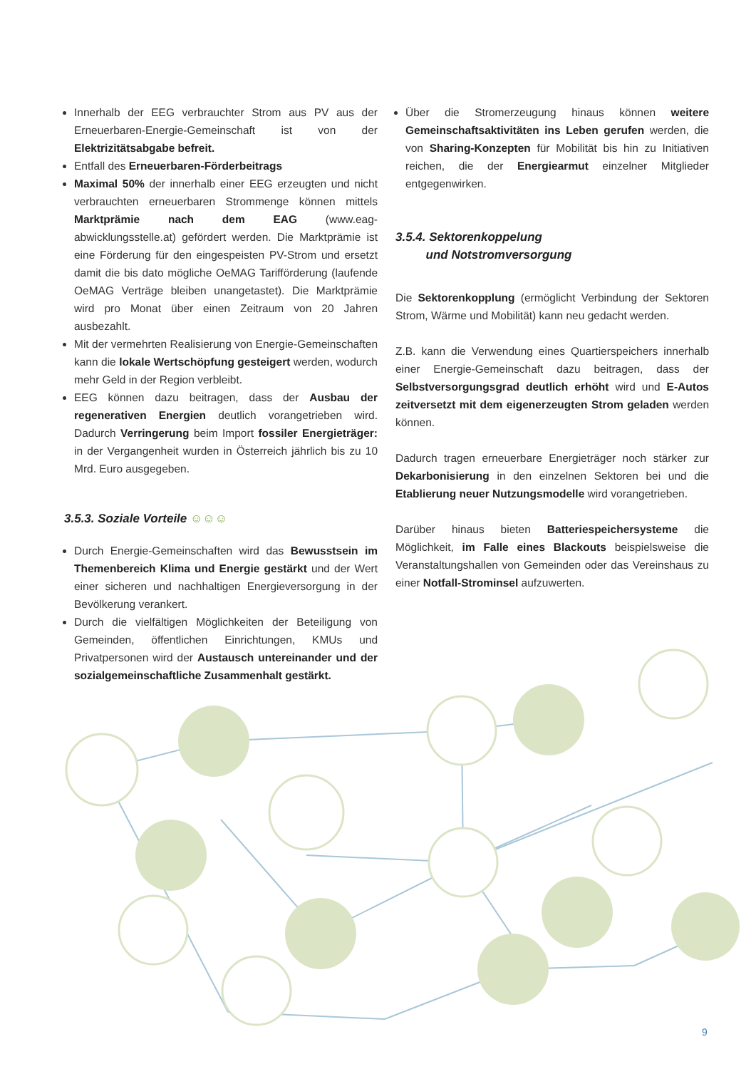Innerhalb der EEG verbrauchter Strom aus PV aus der Erneuerbaren-Energie-Gemeinschaft ist von der Elektrizitätsabgabe befreit.
Entfall des Erneuerbaren-Förderbeitrags
Maximal 50% der innerhalb einer EEG erzeugten und nicht verbrauchten erneuerbaren Strommenge können mittels Marktprämie nach dem EAG (www.eag-abwicklungsstelle.at) gefördert werden. Die Marktprämie ist eine Förderung für den eingespeisten PV-Strom und ersetzt damit die bis dato mögliche OeMAG Tarifförderung (laufende OeMAG Verträge bleiben unangetastet). Die Marktprämie wird pro Monat über einen Zeitraum von 20 Jahren ausbezahlt.
Mit der vermehrten Realisierung von Energie-Gemeinschaften kann die lokale Wertschöpfung gesteigert werden, wodurch mehr Geld in der Region verbleibt.
EEG können dazu beitragen, dass der Ausbau der regenerativen Energien deutlich vorangetrieben wird. Dadurch Verringerung beim Import fossiler Energieträger: in der Vergangenheit wurden in Österreich jährlich bis zu 10 Mrd. Euro ausgegeben.
3.5.3. Soziale Vorteile ☺☺☺
Durch Energie-Gemeinschaften wird das Bewusstsein im Themenbereich Klima und Energie gestärkt und der Wert einer sicheren und nachhaltigen Energieversorgung in der Bevölkerung verankert.
Durch die vielfältigen Möglichkeiten der Beteiligung von Gemeinden, öffentlichen Einrichtungen, KMUs und Privatpersonen wird der Austausch untereinander und der sozialgemeinschaftliche Zusammenhalt gestärkt.
Über die Stromerzeugung hinaus können weitere Gemeinschaftsaktivitäten ins Leben gerufen werden, die von Sharing-Konzepten für Mobilität bis hin zu Initiativen reichen, die der Energiearmut einzelner Mitglieder entgegenwirken.
3.5.4. Sektorenkoppelung
und Notstromversorgung
Die Sektorenkopplung (ermöglicht Verbindung der Sektoren Strom, Wärme und Mobilität) kann neu gedacht werden.
Z.B. kann die Verwendung eines Quartierspeichers innerhalb einer Energie-Gemeinschaft dazu beitragen, dass der Selbstversorgungsgrad deutlich erhöht wird und E-Autos zeitversetzt mit dem eigenerzeugten Strom geladen werden können.
Dadurch tragen erneuerbare Energieträger noch stärker zur Dekarbonisierung in den einzelnen Sektoren bei und die Etablierung neuer Nutzungsmodelle wird vorangetrieben.
Darüber hinaus bieten Batteriespeichersysteme die Möglichkeit, im Falle eines Blackouts beispielsweise die Veranstaltungshallen von Gemeinden oder das Vereinshaus zu einer Notfall-Strominsel aufzuwerten.
9